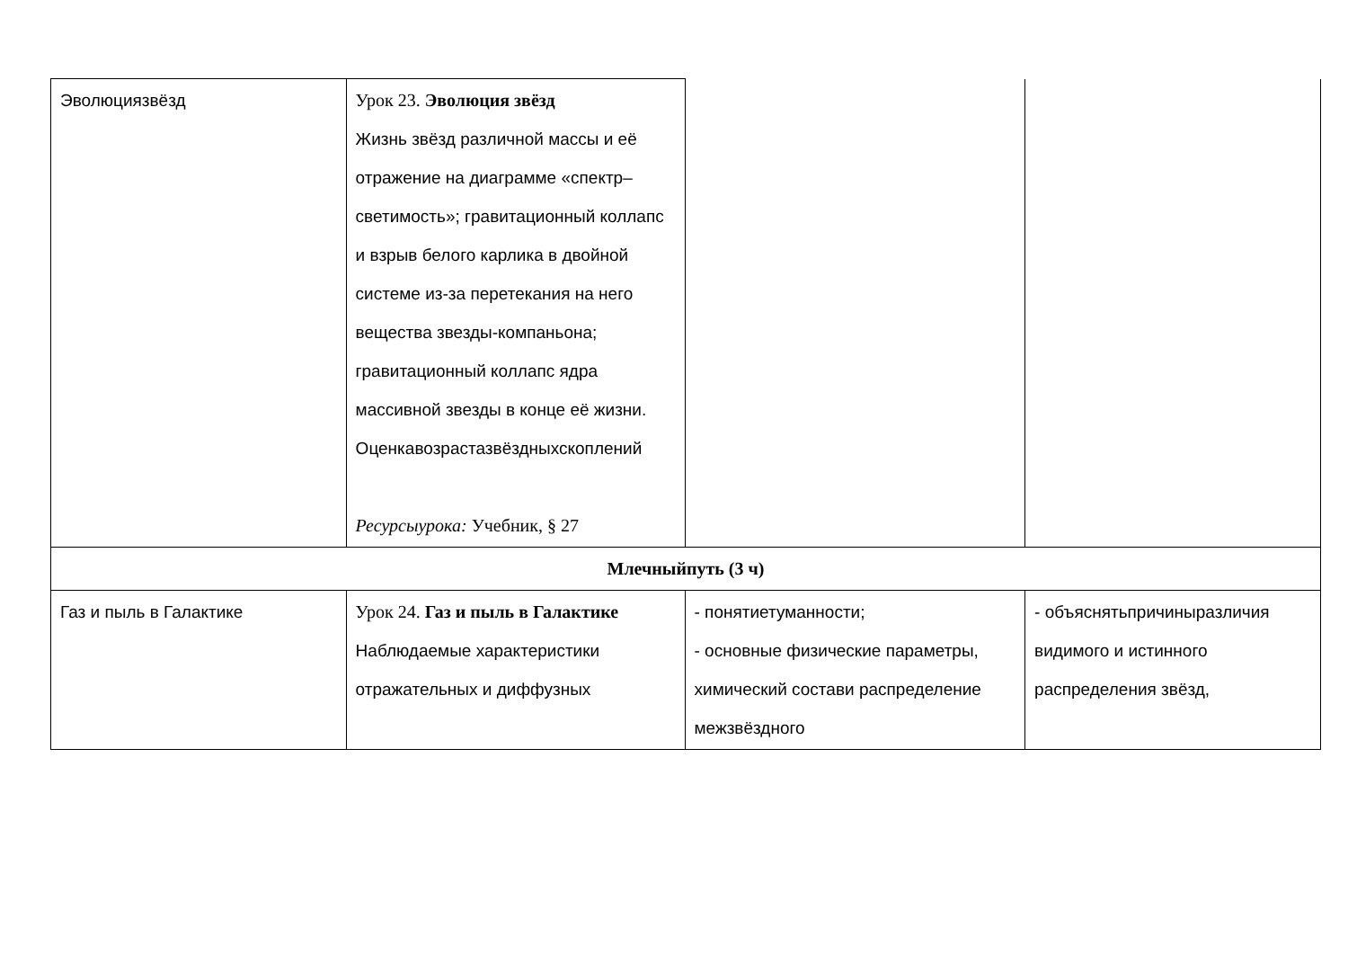| Эволюциязвёзд | Урок 23. Эволюция звёзд Жизнь звёзд различной массы и её отражение на диаграмме «спектр–светимость»; гравитационный коллапс и взрыв белого карлика в двойной системе из-за перетекания на него вещества звезды-компаньона; гравитационный коллапс ядра массивной звезды в конце её жизни. Оценкавозрастазвёздныхскоплений Ресурсыурока: Учебник, § 27 | | |
| Млечныйпуть (3 ч) | | | |
| Газ и пыль в Галактике | Урок 24. Газ и пыль в Галактике Наблюдаемые характеристики отражательных и диффузных | - понятиетуманности; - основные физические параметры, химический состави распределение межзвёздного | - объяснятьпричиныразличия видимого и истинного распределения звёзд, |